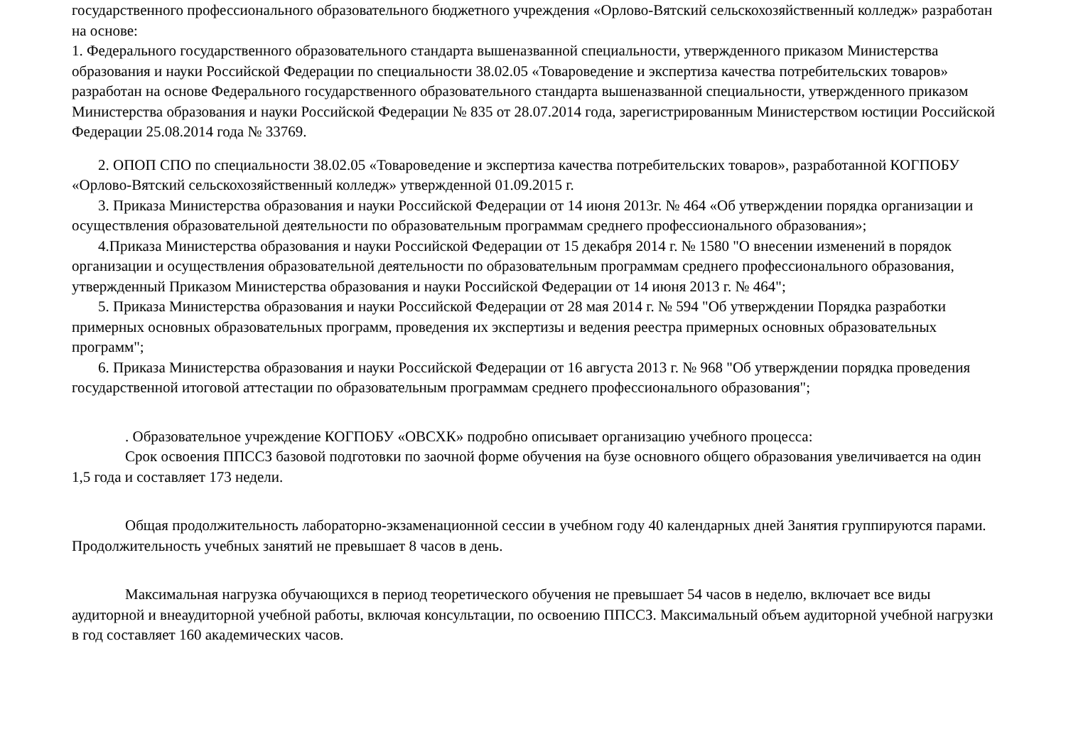государственного профессионального образовательного бюджетного учреждения «Орлово-Вятский сельскохозяйственный колледж» разработан на основе:
1. Федерального государственного образовательного стандарта вышеназванной специальности, утвержденного приказом Министерства образования и науки Российской Федерации по специальности 38.02.05 «Товароведение и экспертиза качества потребительских товаров» разработан на основе Федерального государственного образовательного стандарта вышеназванной специальности, утвержденного приказом Министерства образования и науки Российской Федерации № 835 от 28.07.2014 года, зарегистрированным Министерством юстиции Российской Федерации 25.08.2014 года № 33769.
2. ОПОП СПО по специальности 38.02.05 «Товароведение и экспертиза качества потребительских товаров», разработанной КОГПОБУ «Орлово-Вятский сельскохозяйственный колледж» утвержденной 01.09.2015 г.
3. Приказа Министерства образования и науки Российской Федерации от 14 июня 2013г. № 464 «Об утверждении порядка организации и осуществления образовательной деятельности по образовательным программам среднего профессионального образования»;
4.Приказа Министерства образования и науки Российской Федерации от 15 декабря 2014 г. № 1580 "О внесении изменений в порядок организации и осуществления образовательной деятельности по образовательным программам среднего профессионального образования, утвержденный Приказом Министерства образования и науки Российской Федерации от 14 июня 2013 г. № 464";
5. Приказа Министерства образования и науки Российской Федерации от 28 мая 2014 г. № 594 "Об утверждении Порядка разработки примерных основных образовательных программ, проведения их экспертизы и ведения реестра примерных основных образовательных программ";
6. Приказа Министерства образования и науки Российской Федерации от 16 августа 2013 г. № 968 "Об утверждении порядка проведения государственной итоговой аттестации по образовательным программам среднего профессионального образования";
. Образовательное учреждение КОГПОБУ «ОВСХК» подробно описывает организацию учебного процесса:
Срок освоения ППССЗ базовой подготовки по заочной форме обучения на бузе основного общего образования увеличивается на один 1,5 года и составляет 173 недели.
Общая продолжительность лабораторно-экзаменационной сессии в учебном году 40 календарных дней Занятия группируются парами. Продолжительность учебных занятий не превышает 8 часов в день.
Максимальная нагрузка обучающихся в период теоретического обучения не превышает 54 часов в неделю, включает все виды аудиторной и внеаудиторной учебной работы, включая консультации, по освоению ППССЗ. Максимальный объем аудиторной учебной нагрузки в год составляет 160 академических часов.